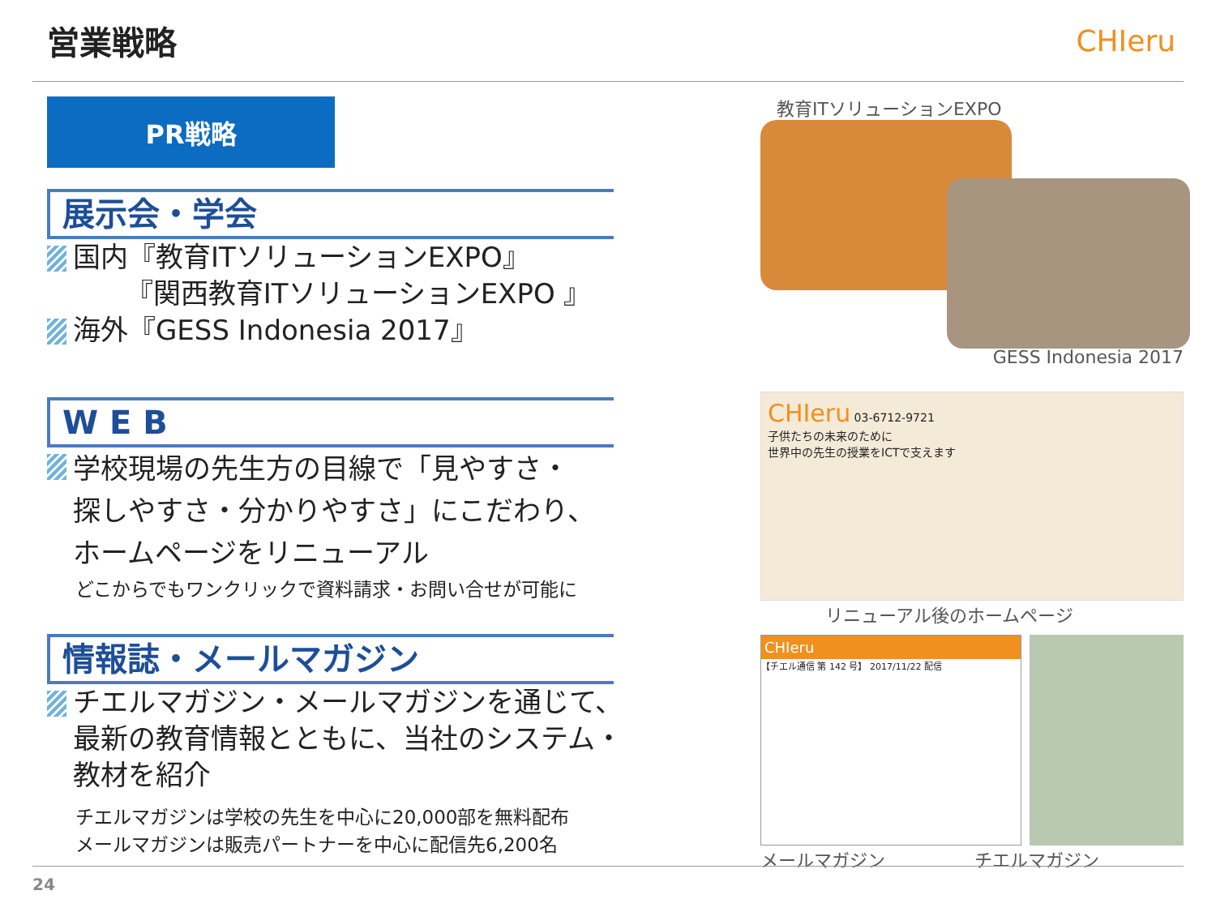営業戦略 CHIeru
PR戦略
展示会・学会
国内『教育ITソリューションEXPO』
『関西教育ITソリューションEXPO 』
海外『GESS Indonesia 2017』
W E B
学校現場の先生方の目線で「見やすさ・
探しやすさ・分かりやすさ」にこだわり、
ホームページをリニューアル
どこからでもワンクリックで資料請求・お問い合せが可能に
情報誌・メールマガジン
チエルマガジン・メールマガジンを通じて、
最新の教育情報とともに、当社のシステム・
教材を紹介
チエルマガジンは学校の先生を中心に20,000部を無料配布
メールマガジンは販売パートナーを中心に配信先6,200名
教育ITソリューションEXPO
GESS Indonesia 2017
CHIeru 03-6712-9721
子供たちの未来のために
世界中の先生の授業をICTで支えます
リニューアル後のホームページ
CHIeru
【チエル通信 第 142 号】 2017/11/22 配信
メールマガジン　　　　　チエルマガジン
24